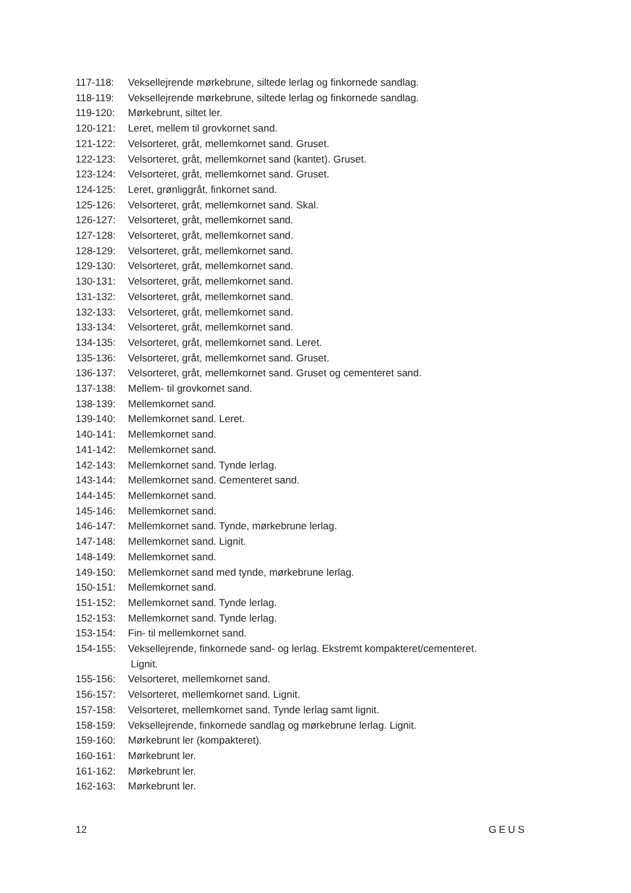117-118: Vekselleјrende mørkebrune, siltede lerlag og finkornede sandlag.
118-119: Veksellejrende mørkebrune, siltede lerlag og finkornede sandlag.
119-120: Mørkebrunt, siltet ler.
120-121: Leret, mellem til grovkornet sand.
121-122: Velsorteret, gråt, mellemkornet sand. Gruset.
122-123: Velsorteret, gråt, mellemkornet sand (kantet). Gruset.
123-124: Velsorteret, gråt, mellemkornet sand. Gruset.
124-125: Leret, grønliggråt, finkornet sand.
125-126: Velsorteret, gråt, mellemkornet sand. Skal.
126-127: Velsorteret, gråt, mellemkornet sand.
127-128: Velsorteret, gråt, mellemkornet sand.
128-129: Velsorteret, gråt, mellemkornet sand.
129-130: Velsorteret, gråt, mellemkornet sand.
130-131: Velsorteret, gråt, mellemkornet sand.
131-132: Velsorteret, gråt, mellemkornet sand.
132-133: Velsorteret, gråt, mellemkornet sand.
133-134: Velsorteret, gråt, mellemkornet sand.
134-135: Velsorteret, gråt, mellemkornet sand. Leret.
135-136: Velsorteret, gråt, mellemkornet sand. Gruset.
136-137: Velsorteret, gråt, mellemkornet sand. Gruset og cementeret sand.
137-138: Mellem- til grovkornet sand.
138-139: Mellemkornet sand.
139-140: Mellemkornet sand. Leret.
140-141: Mellemkornet sand.
141-142: Mellemkornet sand.
142-143: Mellemkornet sand. Tynde lerlag.
143-144: Mellemkornet sand. Cementeret sand.
144-145: Mellemkornet sand.
145-146: Mellemkornet sand.
146-147: Mellemkornet sand. Tynde, mørkebrune lerlag.
147-148: Mellemkornet sand. Lignit.
148-149: Mellemkornet sand.
149-150: Mellemkornet sand med tynde, mørkebrune lerlag.
150-151: Mellemkornet sand.
151-152: Mellemkornet sand. Tynde lerlag.
152-153: Mellemkornet sand. Tynde lerlag.
153-154: Fin- til mellemkornet sand.
154-155: Veksellejrende, finkornede sand- og lerlag. Ekstremt kompakteret/cementeret.
Lignit.
155-156: Velsorteret, mellemkornet sand.
156-157: Velsorteret, mellemkornet sand. Lignit.
157-158: Velsorteret, mellemkornet sand. Tynde lerlag samt lignit.
158-159: Veksellejrende, finkornede sandlag og mørkebrune lerlag. Lignit.
159-160: Mørkebrunt ler (kompakteret).
160-161: Mørkebrunt ler.
161-162: Mørkebrunt ler.
162-163: Mørkebrunt ler.
12 GEUS